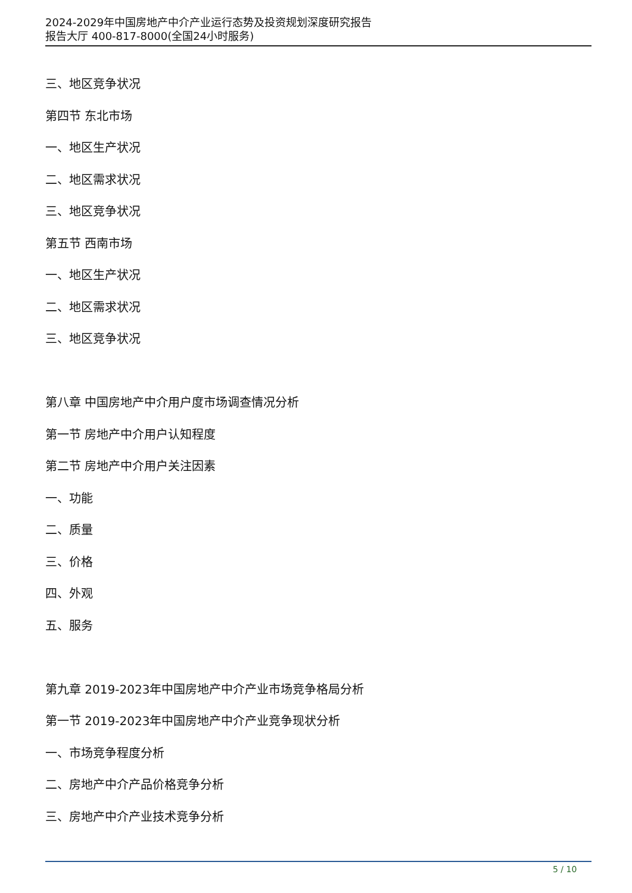2024-2029年中国房地产中介产业运行态势及投资规划深度研究报告
报告大厅 400-817-8000(全国24小时服务)
三、地区竞争状况
第四节 东北市场
一、地区生产状况
二、地区需求状况
三、地区竞争状况
第五节 西南市场
一、地区生产状况
二、地区需求状况
三、地区竞争状况
第八章 中国房地产中介用户度市场调查情况分析
第一节 房地产中介用户认知程度
第二节 房地产中介用户关注因素
一、功能
二、质量
三、价格
四、外观
五、服务
第九章 2019-2023年中国房地产中介产业市场竞争格局分析
第一节 2019-2023年中国房地产中介产业竞争现状分析
一、市场竞争程度分析
二、房地产中介产品价格竞争分析
三、房地产中介产业技术竞争分析
5 / 10